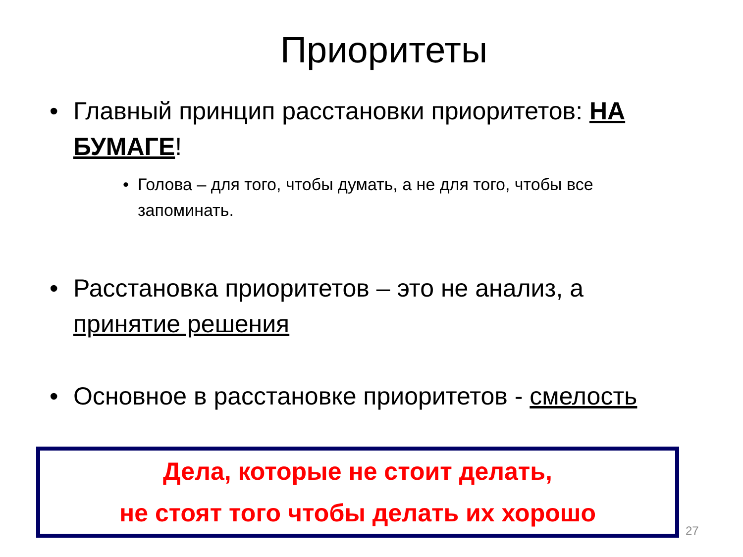Приоритеты
• Главный принцип расстановки приоритетов: НА БУМАГЕ!
• Голова – для того, чтобы думать, а не для того, чтобы все запоминать.
• Расстановка приоритетов – это не анализ, а принятие решения
• Основное в расстановке приоритетов - смелость
Дела, которые не стоит делать,
не стоят того чтобы делать их хорошо
27